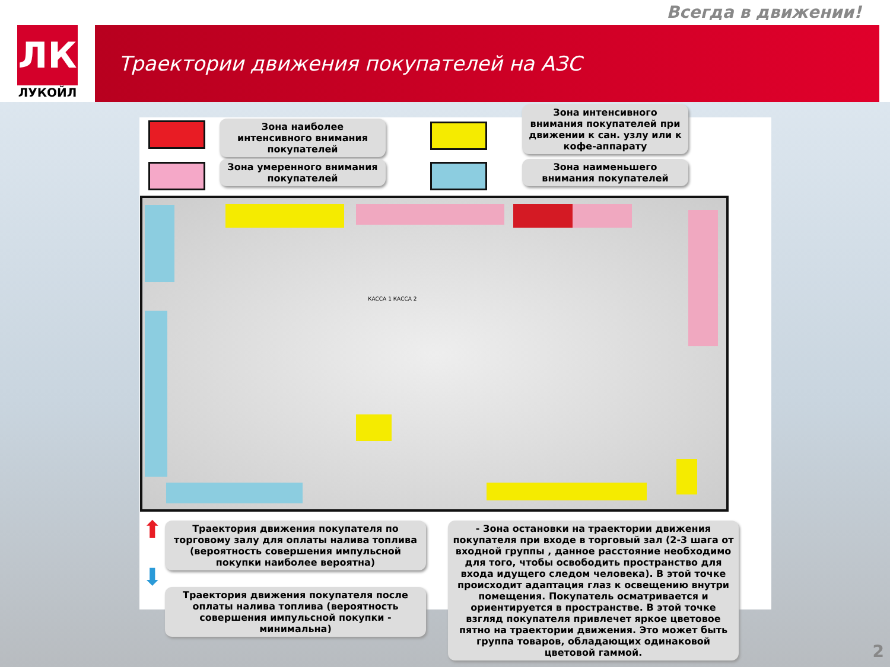Всегда в движении!
ЛК
ЛУКОЙЛ
Траектории движения покупателей на АЗС
Зона наиболее интенсивного внимания покупателей
Зона интенсивного внимания покупателей при движении к сан. узлу или к кофе-аппарату
Зона умеренного внимания покупателей
Зона наименьшего внимания покупателей
КАССА 1 КАССА 2
⬆
⬇
Траектория движения покупателя по торговому залу для оплаты налива топлива (вероятность совершения импульсной покупки наиболее вероятна)
Траектория движения покупателя после оплаты налива топлива (вероятность совершения импульсной покупки - минимальна)
- Зона остановки на траектории движения покупателя при входе в торговый зал (2-3 шага от входной группы , данное расстояние необходимо для того, чтобы освободить пространство для входа идущего следом человека). В этой точке происходит адаптация глаз к освещению внутри помещения. Покупатель осматривается и ориентируется в пространстве. В этой точке взгляд покупателя привлечет яркое цветовое пятно на траектории движения. Это может быть группа товаров, обладающих одинаковой цветовой гаммой.
2